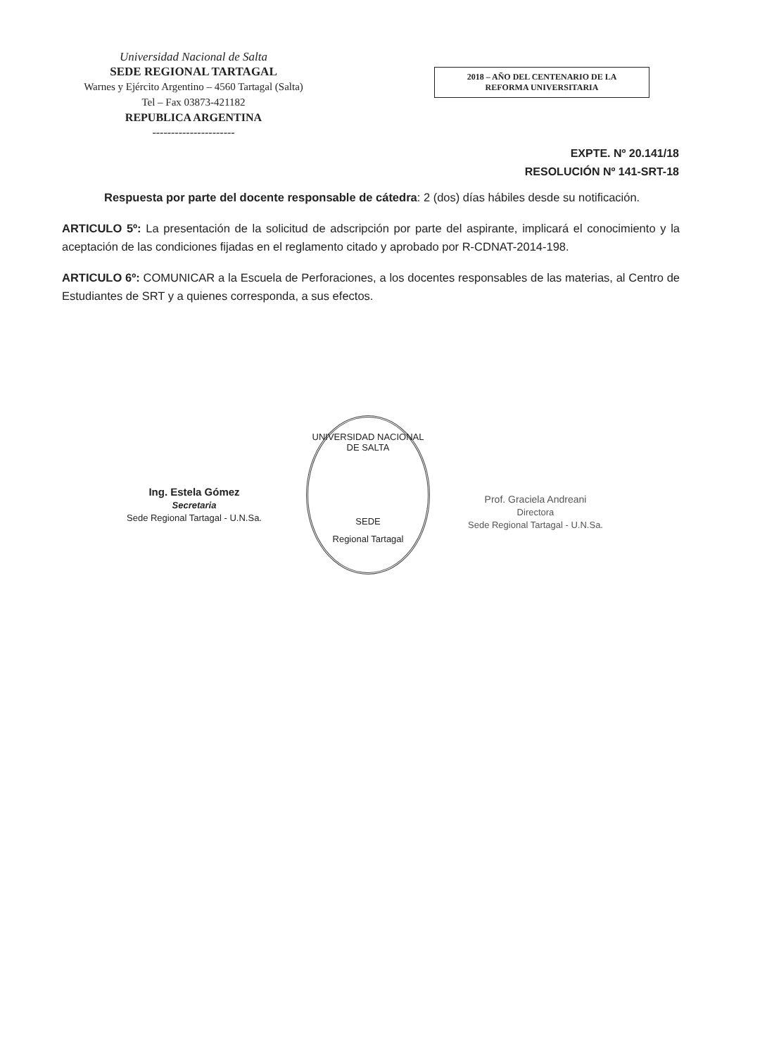Universidad Nacional de Salta
SEDE REGIONAL TARTAGAL
Warnes y Ejército Argentino – 4560 Tartagal (Salta)
Tel – Fax 03873-421182
REPUBLICA ARGENTINA
----------------------
2018 – AÑO DEL CENTENARIO DE LA
REFORMA UNIVERSITARIA
EXPTE. Nº 20.141/18
RESOLUCIÓN Nº 141-SRT-18
Respuesta por parte del docente responsable de cátedra: 2 (dos) días hábiles desde su notificación.
ARTICULO 5º: La presentación de la solicitud de adscripción por parte del aspirante, implicará el conocimiento y la aceptación de las condiciones fijadas en el reglamento citado y aprobado por R-CDNAT-2014-198.
ARTICULO 6º: COMUNICAR a la Escuela de Perforaciones, a los docentes responsables de las materias, al Centro de Estudiantes de SRT y a quienes corresponda, a sus efectos.
Ing. Estela Gómez
Secretaria
Sede Regional Tartagal - U.N.Sa.
UNIVERSIDAD NACIONAL DE SALTA
SEDE
Regional Tartagal
Prof. Graciela Andreani
Directora
Sede Regional Tartagal - U.N.Sa.